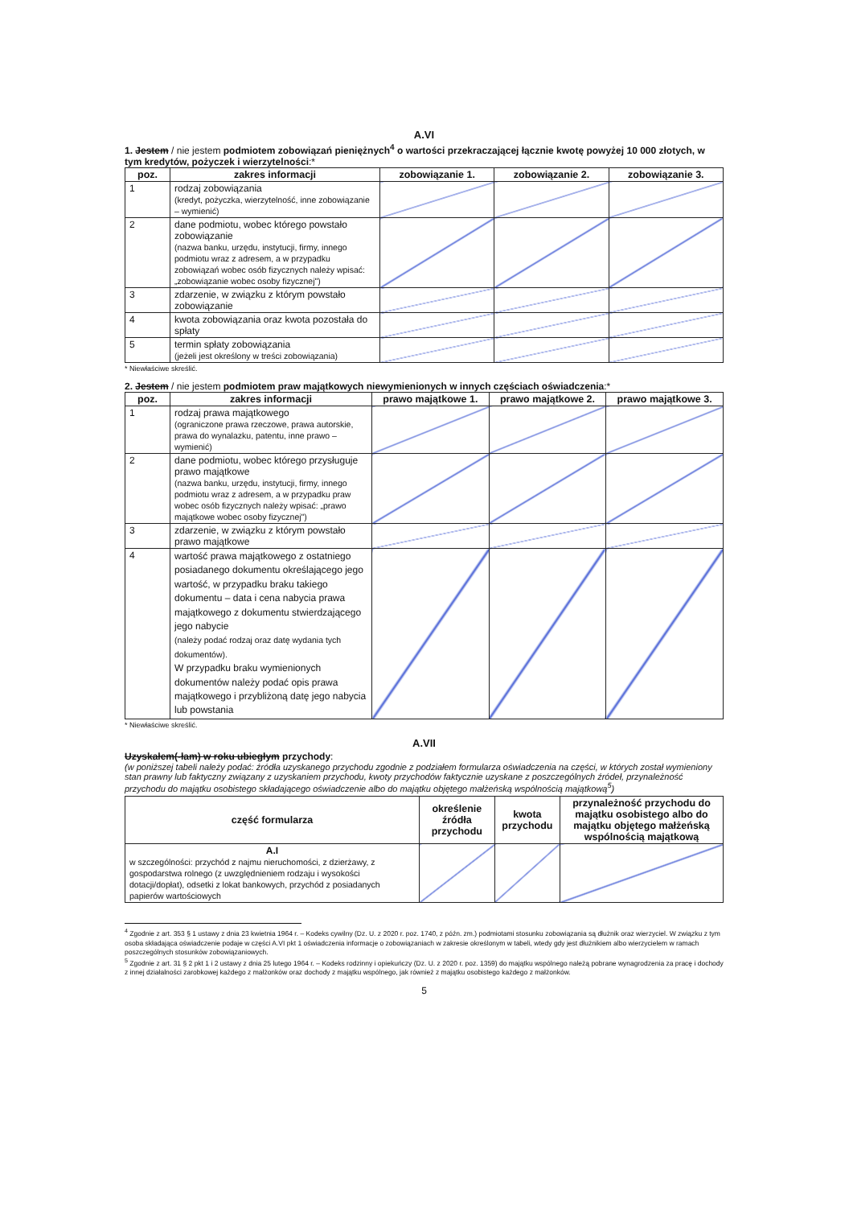A.VI
1. Jestem / nie jestem podmiotem zobowiązań pieniężnych<sup>4</sup> o wartości przekraczającej łącznie kwotę powyżej 10 000 złotych, w tym kredytów, pożyczek i wierzytelności:*
| poz. | zakres informacji | zobowiązanie 1. | zobowiązanie 2. | zobowiązanie 3. |
| --- | --- | --- | --- | --- |
| 1 | rodzaj zobowiązania (kredyt, pożyczka, wierzytelność, inne zobowiązanie – wymienić) | | | |
| 2 | dane podmiotu, wobec którego powstało zobowiązanie (nazwa banku, urzędu, instytucji, firmy, innego podmiotu wraz z adresem, a w przypadku zobowiązań wobec osób fizycznych należy wpisać: „zobowiązanie wobec osoby fizycznej") | | | |
| 3 | zdarzenie, w związku z którym powstało zobowiązanie | | | |
| 4 | kwota zobowiązania oraz kwota pozostała do spłaty | | | |
| 5 | termin spłaty zobowiązania (jeżeli jest określony w treści zobowiązania) | | | |
* Niewłaściwe skreślić.
2. Jestem / nie jestem podmiotem praw majątkowych niewymienionych w innych częściach oświadczenia:*
| poz. | zakres informacji | prawo majątkowe 1. | prawo majątkowe 2. | prawo majątkowe 3. |
| --- | --- | --- | --- | --- |
| 1 | rodzaj prawa majątkowego (ograniczone prawa rzeczowe, prawa autorskie, prawa do wynalazku, patentu, inne prawo – wymienić) | | | |
| 2 | dane podmiotu, wobec którego przysługuje prawo majątkowe (nazwa banku, urzędu, instytucji, firmy, innego podmiotu wraz z adresem, a w przypadku praw wobec osób fizycznych należy wpisać: „prawo majątkowe wobec osoby fizycznej") | | | |
| 3 | zdarzenie, w związku z którym powstało prawo majątkowe | | | |
| 4 | wartość prawa majątkowego z ostatniego posiadanego dokumentu określającego jego wartość, w przypadku braku takiego dokumentu – data i cena nabycia prawa majątkowego z dokumentu stwierdzającego jego nabycie (należy podać rodzaj oraz datę wydania tych dokumentów). W przypadku braku wymienionych dokumentów należy podać opis prawa majątkowego i przybliżoną datę jego nabycia lub powstania | | | |
* Niewłaściwe skreślić.
A.VII
Uzyskałem(-łam) w roku ubiegłym przychody:
(w poniższej tabeli należy podać: źródła uzyskanego przychodu zgodnie z podziałem formularza oświadczenia na części, w których został wymieniony stan prawny lub faktyczny związany z uzyskaniem przychodu, kwoty przychodów faktycznie uzyskane z poszczególnych źródeł, przynależność przychodu do majątku osobistego składającego oświadczenie albo do majątku objętego małżeńską wspólnością majątkową<sup>5</sup>)
| część formularza | określenie źródła przychodu | kwota przychodu | przynależność przychodu do majątku osobistego albo do majątku objętego małżeńską wspólnością majątkową |
| --- | --- | --- | --- |
| A.I w szczególności: przychód z najmu nieruchomości, z dzierżawy, z gospodarstwa rolnego (z uwzględnieniem rodzaju i wysokości dotacji/dopłat), odsetki z lokat bankowych, przychód z posiadanych papierów wartościowych | | | |
<sup>4</sup> Zgodnie z art. 353 § 1 ustawy z dnia 23 kwietnia 1964 r. – Kodeks cywilny (Dz. U. z 2020 r. poz. 1740, z późn. zm.) podmiotami stosunku zobowiązania są dłużnik oraz wierzyciel. W związku z tym osoba składająca oświadczenie podaje w części A.VI pkt 1 oświadczenia informacje o zobowiązaniach w zakresie określonym w tabeli, wtedy gdy jest dłużnikiem albo wierzycielem w ramach poszczególnych stosunków zobowiązaniowych.
<sup>5</sup> Zgodnie z art. 31 § 2 pkt 1 i 2 ustawy z dnia 25 lutego 1964 r. – Kodeks rodzinny i opiekuńczy (Dz. U. z 2020 r. poz. 1359) do majątku wspólnego należą pobrane wynagrodzenia za pracę i dochody z innej działalności zarobkowej każdego z małżonków oraz dochody z majątku wspólnego, jak również z majątku osobistego każdego z małżonków.
5